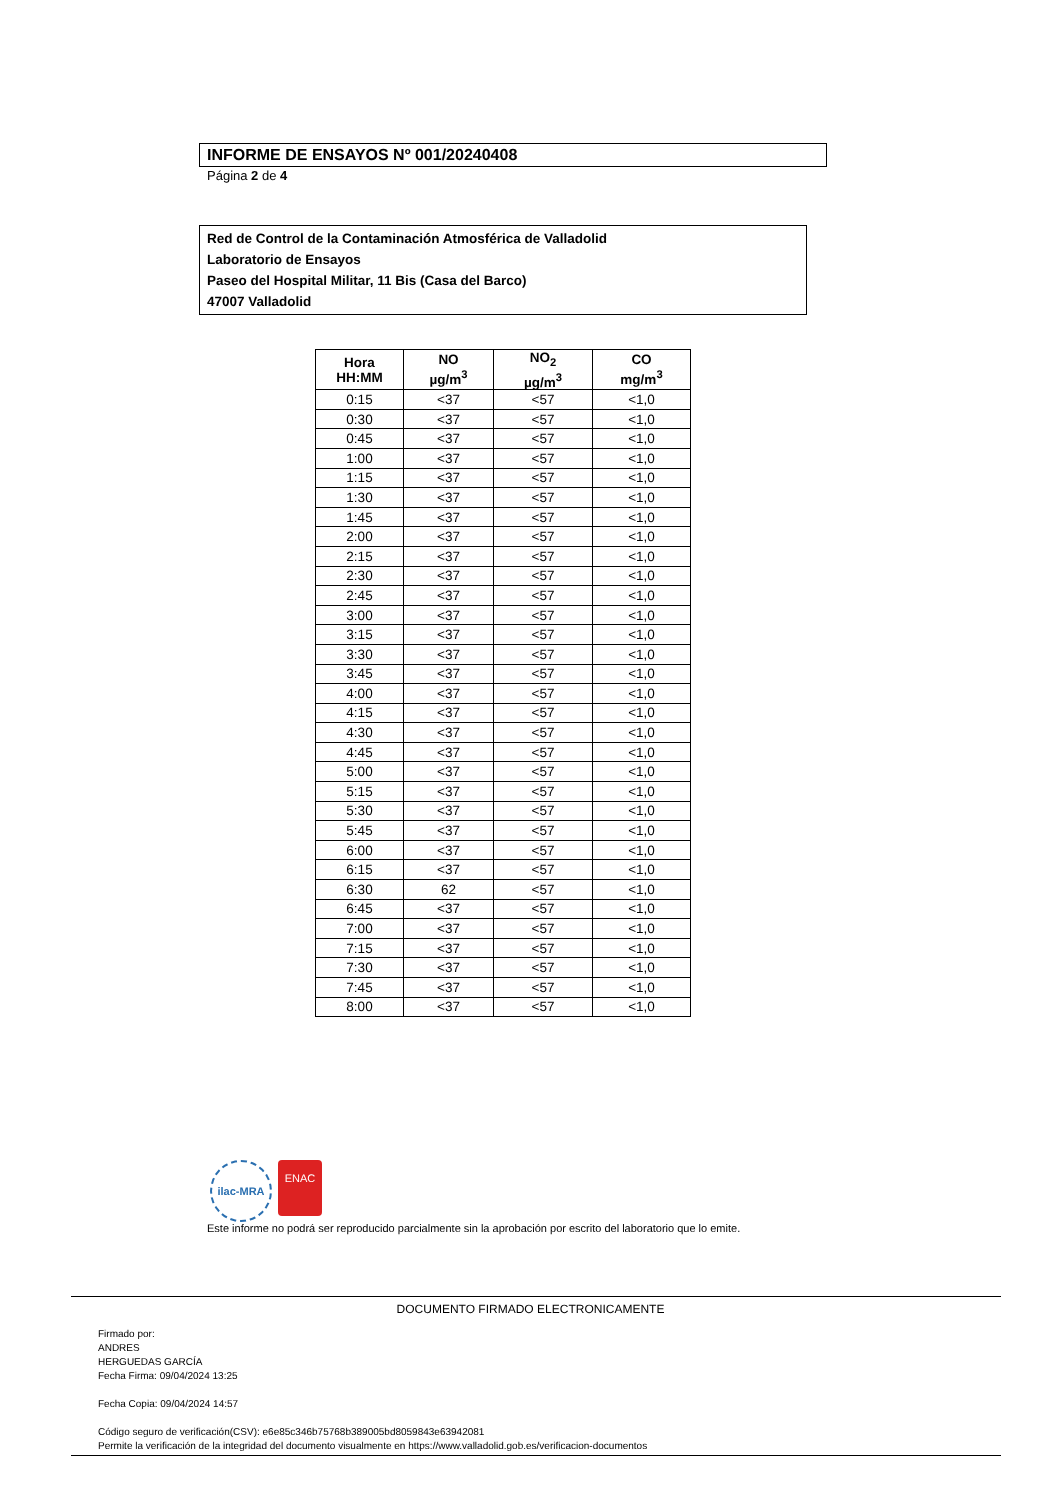INFORME DE ENSAYOS Nº 001/20240408
Página 2 de 4
Red de Control de la Contaminación Atmosférica de Valladolid
Laboratorio de Ensayos
Paseo del Hospital Militar, 11 Bis (Casa del Barco)
47007 Valladolid
| Hora HH:MM | NO µg/m<sup>3</sup> | NO<sub>2</sub> µg/m<sup>3</sup> | CO mg/m<sup>3</sup> |
| --- | --- | --- | --- |
| 0:15 | <37 | <57 | <1,0 |
| 0:30 | <37 | <57 | <1,0 |
| 0:45 | <37 | <57 | <1,0 |
| 1:00 | <37 | <57 | <1,0 |
| 1:15 | <37 | <57 | <1,0 |
| 1:30 | <37 | <57 | <1,0 |
| 1:45 | <37 | <57 | <1,0 |
| 2:00 | <37 | <57 | <1,0 |
| 2:15 | <37 | <57 | <1,0 |
| 2:30 | <37 | <57 | <1,0 |
| 2:45 | <37 | <57 | <1,0 |
| 3:00 | <37 | <57 | <1,0 |
| 3:15 | <37 | <57 | <1,0 |
| 3:30 | <37 | <57 | <1,0 |
| 3:45 | <37 | <57 | <1,0 |
| 4:00 | <37 | <57 | <1,0 |
| 4:15 | <37 | <57 | <1,0 |
| 4:30 | <37 | <57 | <1,0 |
| 4:45 | <37 | <57 | <1,0 |
| 5:00 | <37 | <57 | <1,0 |
| 5:15 | <37 | <57 | <1,0 |
| 5:30 | <37 | <57 | <1,0 |
| 5:45 | <37 | <57 | <1,0 |
| 6:00 | <37 | <57 | <1,0 |
| 6:15 | <37 | <57 | <1,0 |
| 6:30 | 62 | <57 | <1,0 |
| 6:45 | <37 | <57 | <1,0 |
| 7:00 | <37 | <57 | <1,0 |
| 7:15 | <37 | <57 | <1,0 |
| 7:30 | <37 | <57 | <1,0 |
| 7:45 | <37 | <57 | <1,0 |
| 8:00 | <37 | <57 | <1,0 |
ilac-MRA
ENAC
Este informe no podrá ser reproducido parcialmente sin la aprobación por escrito del laboratorio que lo emite.
DOCUMENTO FIRMADO ELECTRONICAMENTE
Firmado por:
ANDRES
HERGUEDAS GARCÍA
Fecha Firma: 09/04/2024 13:25
Fecha Copia: 09/04/2024 14:57
Código seguro de verificación(CSV): e6e85c346b75768b389005bd8059843e63942081
Permite la verificación de la integridad del documento visualmente en https://www.valladolid.gob.es/verificacion-documentos